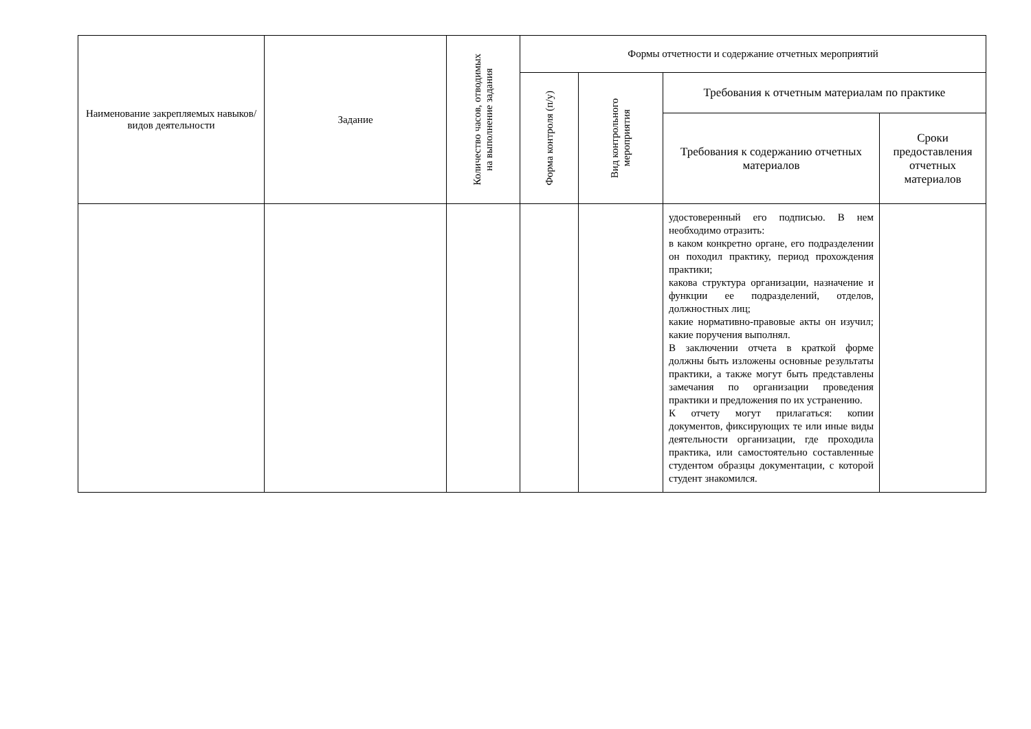| Наименование закрепляемых навыков/видов деятельности | Задание | Количество часов, отводимых на выполнение задания | Формы отчетности и содержание отчетных мероприятий | | | |
| --- | --- | --- | --- | --- | --- | --- |
| | | | Форма контроля (п/у) | Вид контрольного мероприятия | Требования к отчетным материалам по практике | |
| | | | | | Требования к содержанию отчетных материалов | Сроки предоставления отчетных материалов |
| | | | | | удостоверенный его подписью. В нем необходимо отразить: в каком конкретно органе, его подразделении он походил практику, период прохождения практики; какова структура организации, назначение и функции ее подразделений, отделов, должностных лиц; какие нормативно-правовые акты он изучил; какие поручения выполнял. В заключении отчета в краткой форме должны быть изложены основные результаты практики, а также могут быть представлены замечания по организации проведения практики и предложения по их устранению. К отчету могут прилагаться: копии документов, фиксирующих те или иные виды деятельности организации, где проходила практика, или самостоятельно составленные студентом образцы документации, с которой студент знакомился. | |